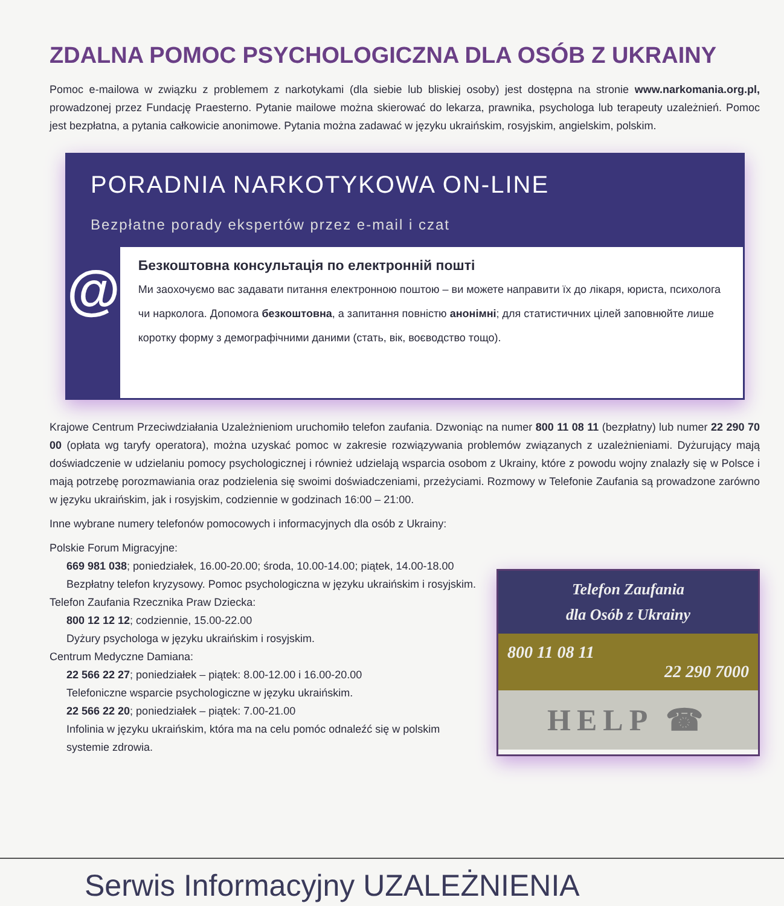ZDALNA POMOC PSYCHOLOGICZNA DLA OSÓB Z UKRAINY
Pomoc e-mailowa w związku z problemem z narkotykami (dla siebie lub bliskiej osoby) jest dostępna na stronie www.narkomania.org.pl, prowadzonej przez Fundację Praesterno. Pytanie mailowe można skierować do lekarza, prawnika, psychologa lub terapeuty uzależnień. Pomoc jest bezpłatna, a pytania całkowicie anonimowe. Pytania można zadawać w języku ukraińskim, rosyjskim, angielskim, polskim.
PORADNIA NARKOTYKOWA ON-LINE
Bezpłatne porady ekspertów przez e-mail i czat
@
Безкоштовна консультація по електронній пошті
Ми заохочуємо вас задавати питання електронною поштою – ви можете направити їх до лікаря, юриста, психолога чи нарколога. Допомога безкоштовна, а запитання повністю анонімні; для статистичних цілей заповнюйте лише коротку форму з демографічними даними (стать, вік, воєводство тощо).
Krajowe Centrum Przeciwdziałania Uzależnieniom uruchomiło telefon zaufania. Dzwoniąc na numer 800 11 08 11 (bezpłatny) lub numer 22 290 70 00 (opłata wg taryfy operatora), można uzyskać pomoc w zakresie rozwiązywania problemów związanych z uzależnieniami. Dyżurujący mają doświadczenie w udzielaniu pomocy psychologicznej i również udzielają wsparcia osobom z Ukrainy, które z powodu wojny znalazły się w Polsce i mają potrzebę porozmawiania oraz podzielenia się swoimi doświadczeniami, przeżyciami. Rozmowy w Telefonie Zaufania są prowadzone zarówno w języku ukraińskim, jak i rosyjskim, codziennie w godzinach 16:00 – 21:00.
Inne wybrane numery telefonów pomocowych i informacyjnych dla osób z Ukrainy:
Polskie Forum Migracyjne:
669 981 038; poniedziałek, 16.00-20.00; środa, 10.00-14.00; piątek, 14.00-18.00
Bezpłatny telefon kryzysowy. Pomoc psychologiczna w języku ukraińskim i rosyjskim.
Telefon Zaufania Rzecznika Praw Dziecka:
800 12 12 12; codziennie, 15.00-22.00
Dyżury psychologa w języku ukraińskim i rosyjskim.
Centrum Medyczne Damiana:
22 566 22 27; poniedziałek – piątek: 8.00-12.00 i 16.00-20.00
Telefoniczne wsparcie psychologiczne w języku ukraińskim.
22 566 22 20; poniedziałek – piątek: 7.00-21.00
Infolinia w języku ukraińskim, która ma na celu pomóc odnaleźć się w polskim systemie zdrowia.
Telefon Zaufania
dla Osób z Ukrainy
800 11 08 11
22 290 7000
HELP ☎
Serwis Informacyjny UZALEŻNIENIA